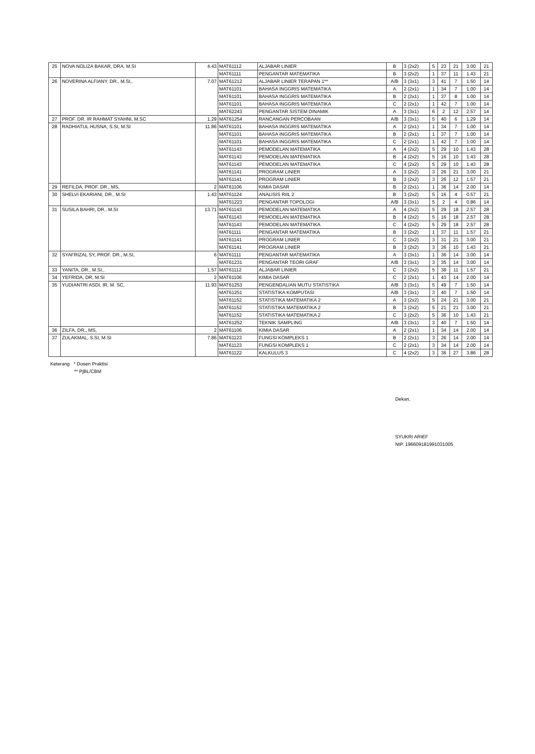| 25 | NOVA NOLIZA BAKAR, DRA, M.SI | 4.43 | MAT61112 | ALJABAR LINIER | B | 3 (2x2) | 5 | 23 | 21 | 3.00 | 21 |
| | | | MAT61111 | PENGANTAR MATEMATIKA | B | 3 (2x2) | 1 | 37 | 11 | 1.43 | 21 |
| 26 | NOVERINA ALFIANY, DR., M.SI,. | 7.07 | MAT61212 | ALJABAR LINIER TERAPAN 1** | A/B | 3 (3x1) | 3 | 41 | 7 | 1.50 | 14 |
| | | | MAT61101 | BAHASA INGGRIS MATEMATIKA | A | 2 (2x1) | 1 | 34 | 7 | 1.00 | 14 |
| | | | MAT61101 | BAHASA INGGRIS MATEMATIKA | B | 2 (2x1) | 1 | 37 | 8 | 1.00 | 14 |
| | | | MAT61101 | BAHASA INGGRIS MATEMATIKA | C | 2 (2x1) | 1 | 42 | 7 | 1.00 | 14 |
| | | | MAT62243 | PENGANTAR SISTEM DINAMIK | A | 3 (3x1) | 6 | 2 | 12 | 2.57 | 14 |
| 27 | PROF. DR. IR RAHMAT SYAHNI, M.SC | 1.29 | MAT61254 | RANCANGAN PERCOBAAN | A/B | 3 (3x1) | 5 | 40 | 6 | 1.29 | 14 |
| 28 | RADHIATUL HUSNA, S.SI, M.SI | 11.86 | MAT61101 | BAHASA INGGRIS MATEMATIKA | A | 2 (2x1) | 1 | 34 | 7 | 1.00 | 14 |
| | | | MAT61101 | BAHASA INGGRIS MATEMATIKA | B | 2 (2x1) | 1 | 37 | 7 | 1.00 | 14 |
| | | | MAT61101 | BAHASA INGGRIS MATEMATIKA | C | 2 (2x1) | 1 | 42 | 7 | 1.00 | 14 |
| | | | MAT61143 | PEMODELAN MATEMATIKA | A | 4 (2x2) | 5 | 29 | 10 | 1.43 | 28 |
| | | | MAT61143 | PEMODELAN MATEMATIKA | B | 4 (2x2) | 5 | 16 | 10 | 1.43 | 28 |
| | | | MAT61143 | PEMODELAN MATEMATIKA | C | 4 (2x2) | 5 | 29 | 10 | 1.43 | 28 |
| | | | MAT61141 | PROGRAM LINIER | A | 3 (2x2) | 3 | 26 | 21 | 3.00 | 21 |
| | | | MAT61141 | PROGRAM LINIER | B | 3 (2x2) | 3 | 26 | 12 | 1.57 | 21 |
| 29 | REFILDA, PROF. DR., MS, | 2 | MAT61106 | KIMIA DASAR | B | 2 (2x1) | 1 | 36 | 14 | 2.00 | 14 |
| 30 | SHELVI EKARIANI, DR., M.SI | 1.43 | MAT61124 | ANALISIS RIIL 2 | B | 3 (2x2) | 5 | 16 | 4 | 0.57 | 21 |
| | | | MAT61223 | PENGANTAR TOPOLOGI | A/B | 3 (3x1) | 5 | 2 | 4 | 0.86 | 14 |
| 31 | SUSILA BAHRI, DR., M.SI | 13.71 | MAT61143 | PEMODELAN MATEMATIKA | A | 4 (2x2) | 5 | 29 | 18 | 2.57 | 28 |
| | | | MAT61143 | PEMODELAN MATEMATIKA | B | 4 (2x2) | 5 | 16 | 18 | 2.57 | 28 |
| | | | MAT61143 | PEMODELAN MATEMATIKA | C | 4 (2x2) | 5 | 29 | 18 | 2.57 | 28 |
| | | | MAT61111 | PENGANTAR MATEMATIKA | B | 3 (2x2) | 1 | 37 | 11 | 1.57 | 21 |
| | | | MAT61141 | PROGRAM LINIER | C | 3 (2x2) | 3 | 31 | 21 | 3.00 | 21 |
| | | | MAT61141 | PROGRAM LINIER | B | 3 (2x2) | 3 | 26 | 10 | 1.43 | 21 |
| 32 | SYAFRIZAL SY, PROF. DR., M.SI, | 6 | MAT61111 | PENGANTAR MATEMATIKA | A | 3 (3x1) | 1 | 36 | 14 | 3.00 | 14 |
| | | | MAT61231 | PENGANTAR TEORI GRAF | A/B | 3 (3x1) | 3 | 35 | 14 | 3.00 | 14 |
| 33 | YANITA, DR., M.SI., | 1.57 | MAT61112 | ALJABAR LINIER | C | 3 (2x2) | 5 | 38 | 11 | 1.57 | 21 |
| 34 | YEFRIDA, DR, M.SI | 2 | MAT61106 | KIMIA DASAR | C | 2 (2x1) | 1 | 43 | 14 | 2.00 | 14 |
| 35 | YUDIANTRI ASDI, IR, M. SC, | 11.93 | MAT61253 | PENGENDALIAN MUTU STATISTIKA | A/B | 3 (3x1) | 5 | 49 | 7 | 1.50 | 14 |
| | | | MAT61251 | STATISTIKA KOMPUTASI | A/B | 3 (3x1) | 3 | 40 | 7 | 1.50 | 14 |
| | | | MAT61152 | STATISTIKA MATEMATIKA 2 | A | 3 (2x2) | 5 | 24 | 21 | 3.00 | 21 |
| | | | MAT61152 | STATISTIKA MATEMATIKA 2 | B | 3 (2x2) | 5 | 21 | 21 | 3.00 | 21 |
| | | | MAT61152 | STATISTIKA MATEMATIKA 2 | C | 3 (2x2) | 5 | 36 | 10 | 1.43 | 21 |
| | | | MAT61252 | TEKNIK SAMPLING | A/B | 3 (3x1) | 3 | 40 | 7 | 1.50 | 14 |
| 36 | ZILFA, DR., MS, | 2 | MAT61106 | KIMIA DASAR | A | 2 (2x1) | 1 | 34 | 14 | 2.00 | 14 |
| 37 | ZULAKMAL, S.SI, M.SI | 7.86 | MAT61123 | FUNGSI KOMPLEKS 1 | B | 2 (2x1) | 3 | 26 | 14 | 2.00 | 14 |
| | | | MAT61123 | FUNGSI KOMPLEKS 1 | C | 2 (2x1) | 3 | 34 | 14 | 2.00 | 14 |
| | | | MAT61122 | KALKULUS 3 | C | 4 (2x2) | 3 | 36 | 27 | 3.86 | 28 |
Keterang * Dosen Praktisi
** PjBL/CBM
Dekan,
SYUKRI ARIEF
NIP. 196609181991031005